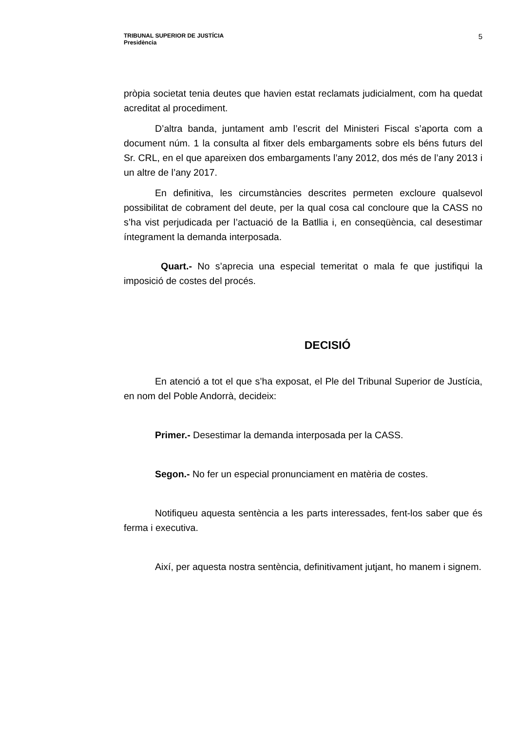TRIBUNAL SUPERIOR DE JUSTÍCIA
Presidència
5
pròpia societat tenia deutes que havien estat reclamats judicialment, com ha quedat acreditat al procediment.
D’altra banda, juntament amb l’escrit del Ministeri Fiscal s’aporta com a document núm. 1 la consulta al fitxer dels embargaments sobre els béns futurs del Sr. CRL, en el que apareixen dos embargaments l’any 2012, dos més de l’any 2013 i un altre de l’any 2017.
En definitiva, les circumstàncies descrites permeten excloure qualsevol possibilitat de cobrament del deute, per la qual cosa cal concloure que la CASS no s’ha vist perjudicada per l’actuació de la Batllia i, en conseqüència, cal desestimar íntegrament la demanda interposada.
Quart.- No s’aprecia una especial temeritat o mala fe que justifiqui la imposició de costes del procés.
DECISIÓ
En atenció a tot el que s’ha exposat, el Ple del Tribunal Superior de Justícia, en nom del Poble Andorrà, decideix:
Primer.- Desestimar la demanda interposada per la CASS.
Segon.- No fer un especial pronunciament en matèria de costes.
Notifiqueu aquesta sentència a les parts interessades, fent-los saber que és ferma i executiva.
Així, per aquesta nostra sentència, definitivament jutjant, ho manem i signem.